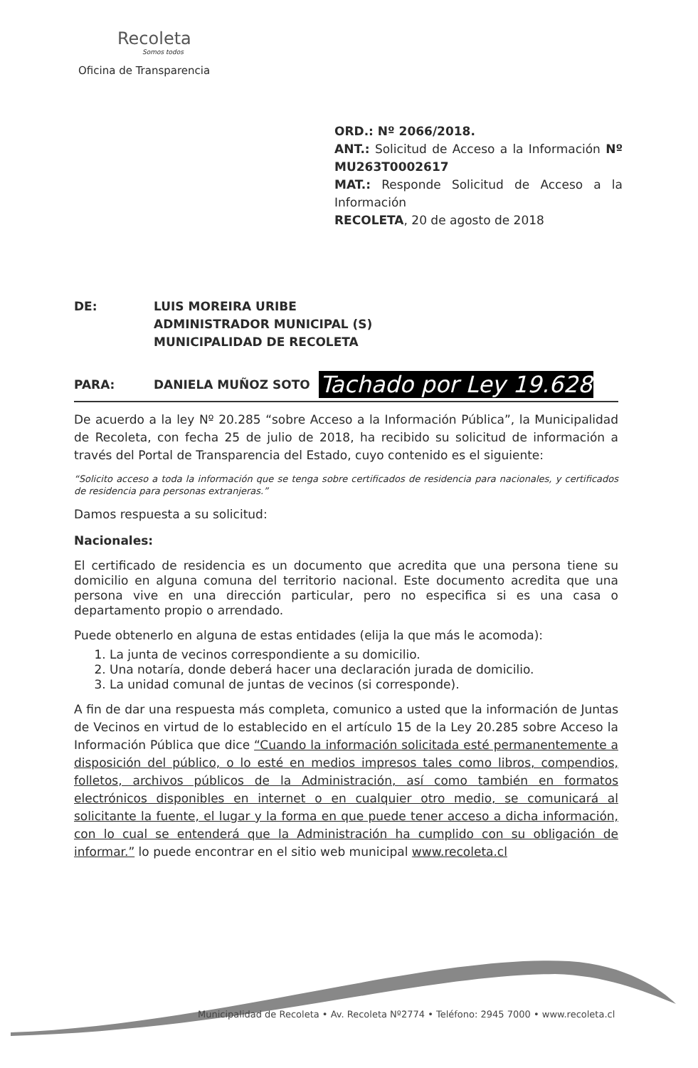Recoleta
Somos todos
Oficina de Transparencia
ORD.: Nº 2066/2018.
ANT.: Solicitud de Acceso a la Información Nº MU263T0002617
MAT.: Responde Solicitud de Acceso a la Información
RECOLETA, 20 de agosto de 2018
DE: LUIS MOREIRA URIBE
ADMINISTRADOR MUNICIPAL (S)
MUNICIPALIDAD DE RECOLETA
PARA: DANIELA MUÑOZ SOTO
Tachado por Ley 19.628
De acuerdo a la ley Nº 20.285 “sobre Acceso a la Información Pública”, la Municipalidad de Recoleta, con fecha 25 de julio de 2018, ha recibido su solicitud de información a través del Portal de Transparencia del Estado, cuyo contenido es el siguiente:
“Solicito acceso a toda la información que se tenga sobre certificados de residencia para nacionales, y certificados de residencia para personas extranjeras.”
Damos respuesta a su solicitud:
Nacionales:
El certificado de residencia es un documento que acredita que una persona tiene su domicilio en alguna comuna del territorio nacional. Este documento acredita que una persona vive en una dirección particular, pero no especifica si es una casa o departamento propio o arrendado.
Puede obtenerlo en alguna de estas entidades (elija la que más le acomoda):
1. La junta de vecinos correspondiente a su domicilio.
2. Una notaría, donde deberá hacer una declaración jurada de domicilio.
3. La unidad comunal de juntas de vecinos (si corresponde).
A fin de dar una respuesta más completa, comunico a usted que la información de Juntas de Vecinos en virtud de lo establecido en el artículo 15 de la Ley 20.285 sobre Acceso la Información Pública que dice “Cuando la información solicitada esté permanentemente a disposición del público, o lo esté en medios impresos tales como libros, compendios, folletos, archivos públicos de la Administración, así como también en formatos electrónicos disponibles en internet o en cualquier otro medio, se comunicará al solicitante la fuente, el lugar y la forma en que puede tener acceso a dicha información, con lo cual se entenderá que la Administración ha cumplido con su obligación de informar.” lo puede encontrar en el sitio web municipal www.recoleta.cl
Municipalidad de Recoleta • Av. Recoleta Nº2774 • Teléfono: 2945 7000 • www.recoleta.cl